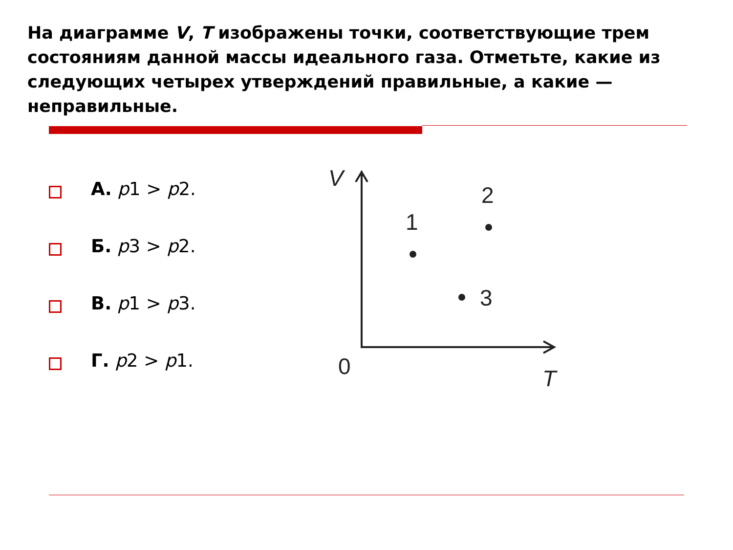На диаграмме V, T изображены точки, соответствующие трем состояниям данной массы идеального газа. Отметьте, какие из следующих четырех утверждений правильные, а какие — неправильные.
А. p1 > p2.
Б. p3 > p2.
В. p1 > p3.
Г. p2 > p1.
V
1
2
3
0
T